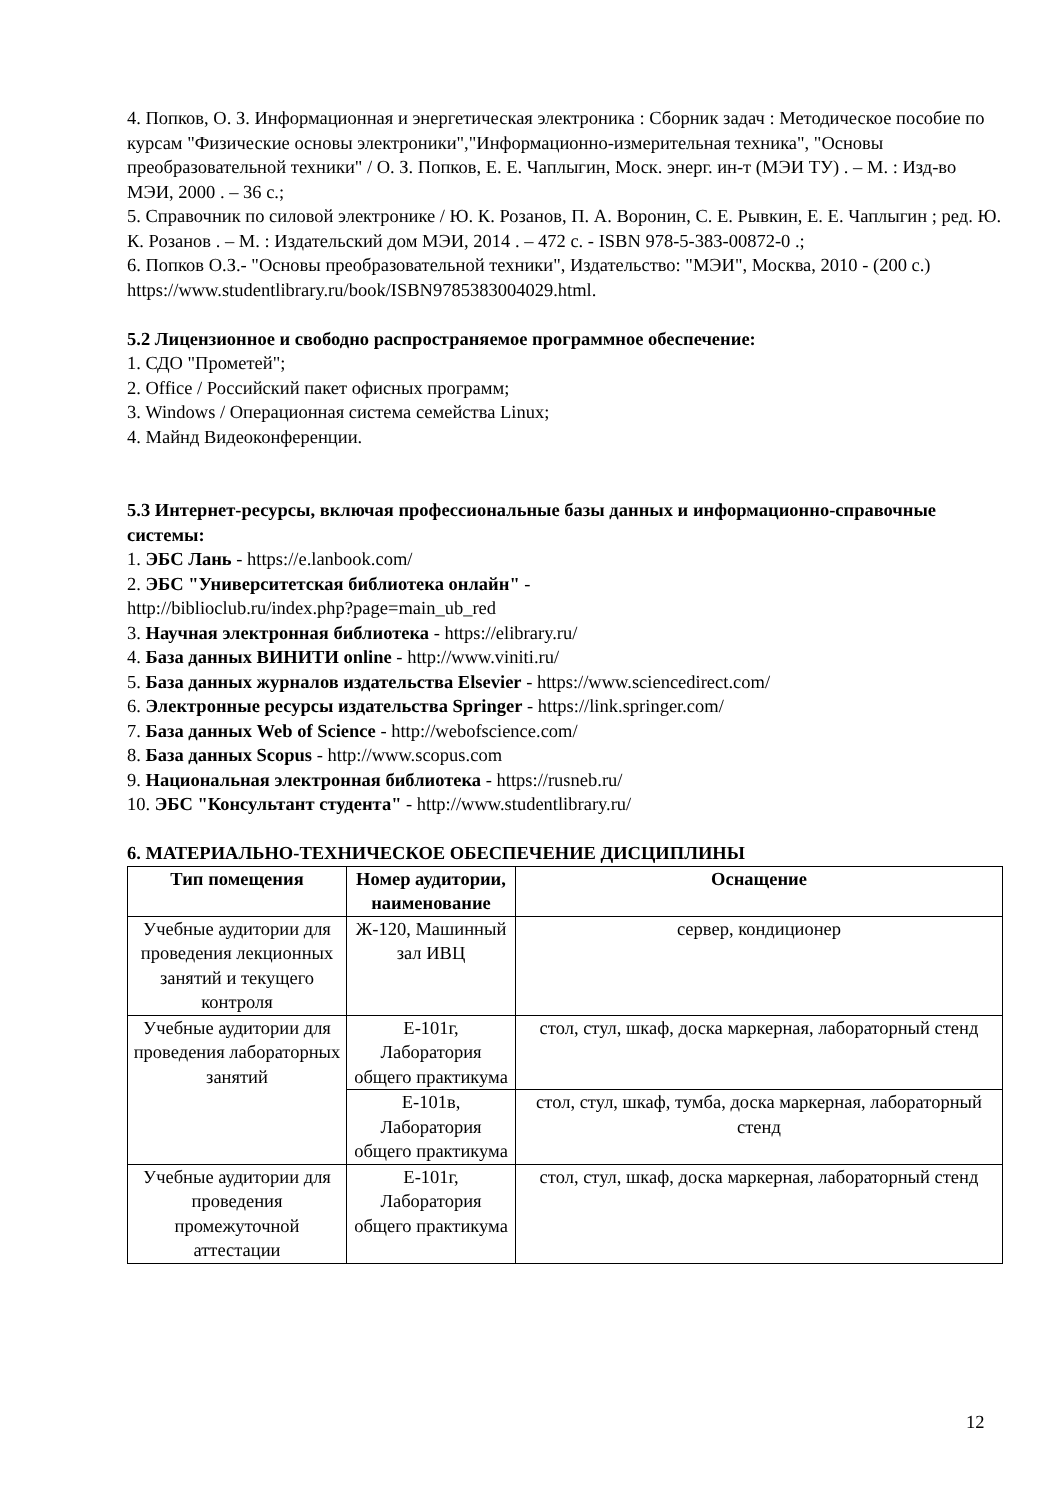4. Попков, О. З. Информационная и энергетическая электроника : Сборник задач : Методическое пособие по курсам "Физические основы электроники","Информационно-измерительная техника", "Основы преобразовательной техники" / О. З. Попков, Е. Е. Чаплыгин, Моск. энерг. ин-т (МЭИ ТУ) . – М. : Изд-во МЭИ, 2000 . – 36 с.;
5. Справочник по силовой электронике / Ю. К. Розанов, П. А. Воронин, С. Е. Рывкин, Е. Е. Чаплыгин ; ред. Ю. К. Розанов . – М. : Издательский дом МЭИ, 2014 . – 472 с. - ISBN 978-5-383-00872-0 .;
6. Попков О.З.- "Основы преобразовательной техники", Издательство: "МЭИ", Москва, 2010 - (200 с.)
https://www.studentlibrary.ru/book/ISBN9785383004029.html.
5.2 Лицензионное и свободно распространяемое программное обеспечение:
1. СДО "Прометей";
2. Office / Российский пакет офисных программ;
3. Windows / Операционная система семейства Linux;
4. Майнд Видеоконференции.
5.3 Интернет-ресурсы, включая профессиональные базы данных и информационно-справочные системы:
1. ЭБС Лань - https://e.lanbook.com/
2. ЭБС "Университетская библиотека онлайн" -
http://biblioclub.ru/index.php?page=main_ub_red
3. Научная электронная библиотека - https://elibrary.ru/
4. База данных ВИНИТИ online - http://www.viniti.ru/
5. База данных журналов издательства Elsevier - https://www.sciencedirect.com/
6. Электронные ресурсы издательства Springer - https://link.springer.com/
7. База данных Web of Science - http://webofscience.com/
8. База данных Scopus - http://www.scopus.com
9. Национальная электронная библиотека - https://rusneb.ru/
10. ЭБС "Консультант студента" - http://www.studentlibrary.ru/
6. МАТЕРИАЛЬНО-ТЕХНИЧЕСКОЕ ОБЕСПЕЧЕНИЕ ДИСЦИПЛИНЫ
| Тип помещения | Номер аудитории, наименование | Оснащение |
| --- | --- | --- |
| Учебные аудитории для проведения лекционных занятий и текущего контроля | Ж-120, Машинный зал ИВЦ | сервер, кондиционер |
| Учебные аудитории для проведения лабораторных занятий | Е-101г, Лаборатория общего практикума | стол, стул, шкаф, доска маркерная, лабораторный стенд |
| | Е-101в, Лаборатория общего практикума | стол, стул, шкаф, тумба, доска маркерная, лабораторный стенд |
| Учебные аудитории для проведения промежуточной аттестации | Е-101г, Лаборатория общего практикума | стол, стул, шкаф, доска маркерная, лабораторный стенд |
12